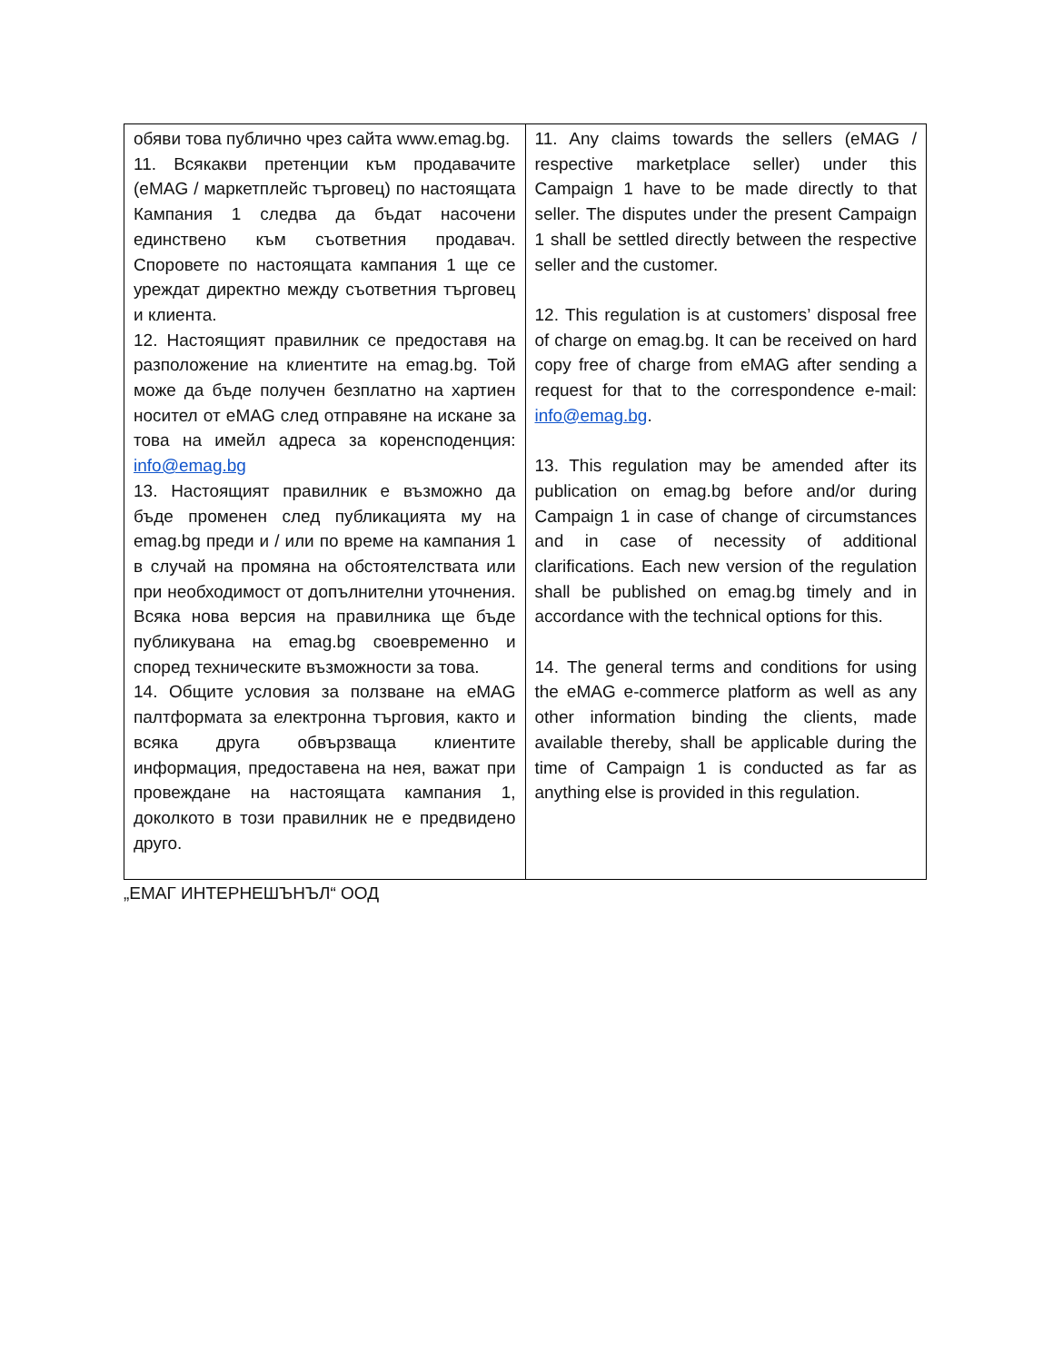| обяви това публично чрез сайта www.emag.bg. 11. Всякакви претенции към продавачите (eMAG / маркетплейс търговец) по настоящата Кампания 1 следва да бъдат насочени единствено към съответния продавач. Споровете по настоящата кампания 1 ще се уреждат директно между съответния търговец и клиента. 12. Настоящият правилник се предоставя на разположение на клиентите на emag.bg. Той може да бъде получен безплатно на хартиен носител от eMAG след отправяне на искане за това на имейл адреса за коренсподенция: info@emag.bg 13. Настоящият правилник е възможно да бъде променен след публикацията му на emag.bg преди и / или по време на кампания 1 в случай на промяна на обстоятелствата или при необходимост от допълнителни уточнения. Всяка нова версия на правилника ще бъде публикувана на emag.bg своевременно и според техническите възможности за това. 14. Общите условия за ползване на eMAG палтформата за електронна търговия, както и всяка друга обвързваща клиентите информация, предоставена на нея, важат при провеждане на настоящата кампания 1, доколкото в този правилник не е предвидено друго. | 11. Any claims towards the sellers (eMAG / respective marketplace seller) under this Campaign 1 have to be made directly to that seller. The disputes under the present Campaign 1 shall be settled directly between the respective seller and the customer. 12. This regulation is at customers’ disposal free of charge on emag.bg. It can be received on hard copy free of charge from eMAG after sending a request for that to the correspondence e-mail: info@emag.bg . 13. This regulation may be amended after its publication on emag.bg before and/or during Campaign 1 in case of change of circumstances and in case of necessity of additional clarifications. Each new version of the regulation shall be published on emag.bg timely and in accordance with the technical options for this. 14. The general terms and conditions for using the eMAG e-commerce platform as well as any other information binding the clients, made available thereby, shall be applicable during the time of Campaign 1 is conducted as far as anything else is provided in this regulation. |
„ЕМАГ ИНТЕРНЕШЪНЪЛ“ ООД